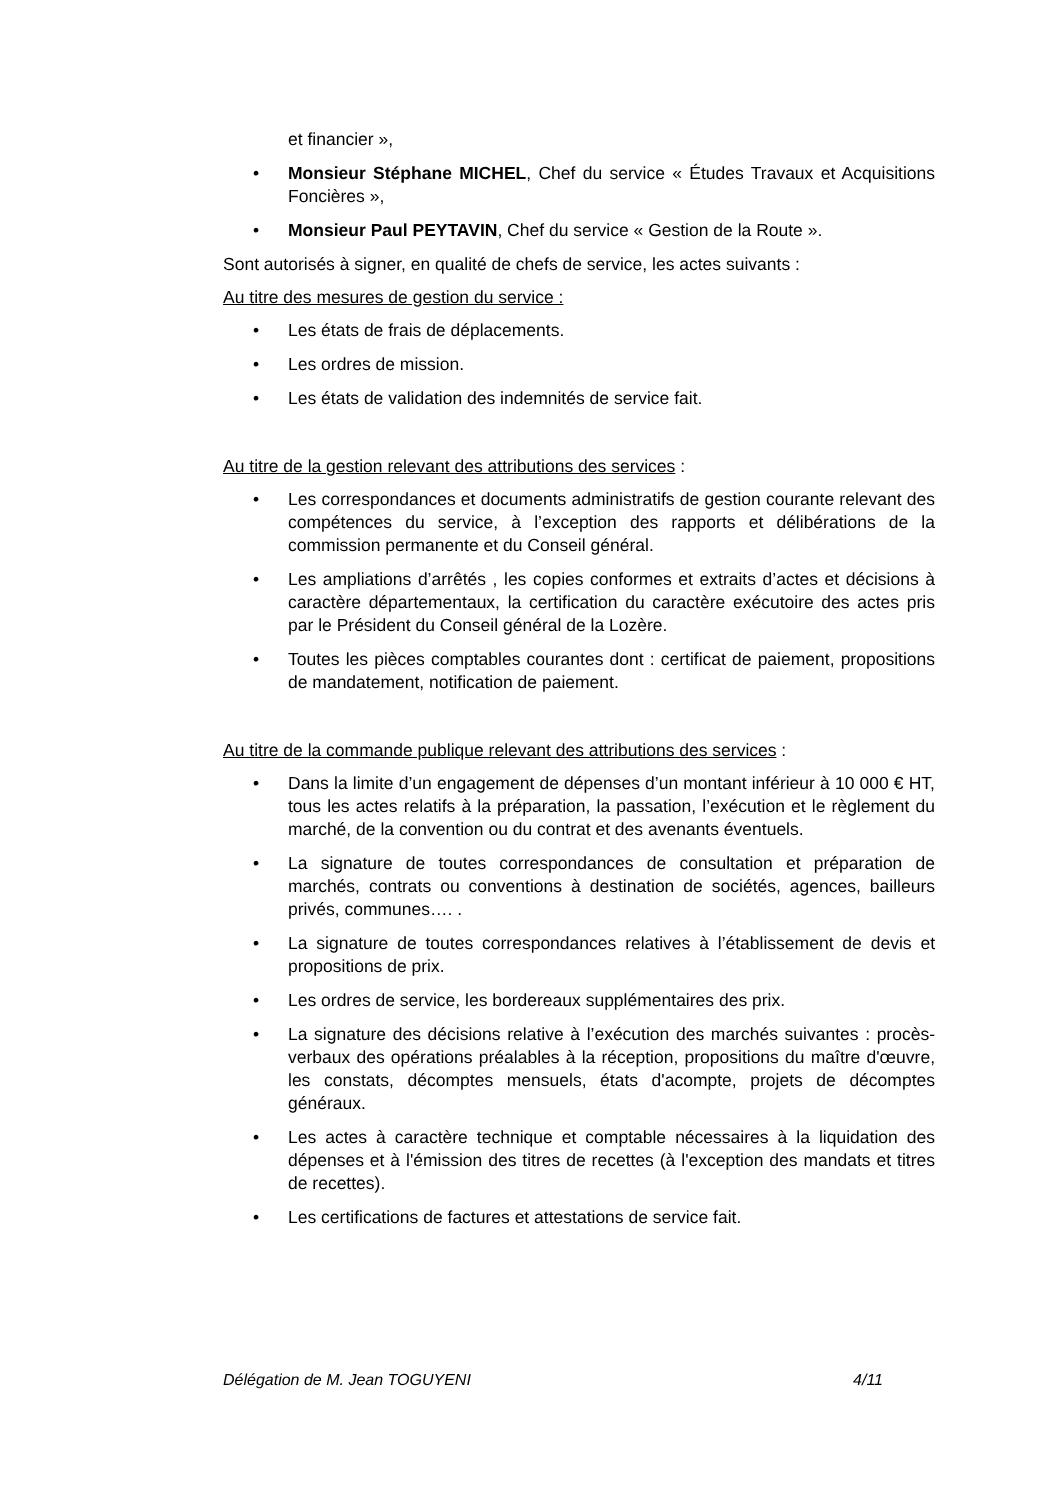et financier »,
• Monsieur Stéphane MICHEL, Chef du service « Études Travaux et Acquisitions Foncières »,
• Monsieur Paul PEYTAVIN, Chef du service « Gestion de la Route ».
Sont autorisés à signer, en qualité de chefs de service, les actes suivants :
Au titre des mesures de gestion du service :
• Les états de frais de déplacements.
• Les ordres de mission.
• Les états de validation des indemnités de service fait.
Au titre de la gestion relevant des attributions des services :
• Les correspondances et documents administratifs de gestion courante relevant des compétences du service, à l’exception des rapports et délibérations de la commission permanente et du Conseil général.
• Les ampliations d’arrêtés , les copies conformes et extraits d’actes et décisions à caractère départementaux, la certification du caractère exécutoire des actes pris par le Président du Conseil général de la Lozère.
• Toutes les pièces comptables courantes dont : certificat de paiement, propositions de mandatement, notification de paiement.
Au titre de la commande publique relevant des attributions des services :
• Dans la limite d’un engagement de dépenses d’un montant inférieur à 10 000 € HT, tous les actes relatifs à la préparation, la passation, l’exécution et le règlement du marché, de la convention ou du contrat et des avenants éventuels.
• La signature de toutes correspondances de consultation et préparation de marchés, contrats ou conventions à destination de sociétés, agences, bailleurs privés, communes…. .
• La signature de toutes correspondances relatives à l’établissement de devis et propositions de prix.
• Les ordres de service, les bordereaux supplémentaires des prix.
• La signature des décisions relative à l’exécution des marchés suivantes : procès-verbaux des opérations préalables à la réception, propositions du maître d'œuvre, les constats, décomptes mensuels, états d'acompte, projets de décomptes généraux.
• Les actes à caractère technique et comptable nécessaires à la liquidation des dépenses et à l'émission des titres de recettes (à l'exception des mandats et titres de recettes).
• Les certifications de factures et attestations de service fait.
Délégation de M. Jean TOGUYENI 4/11